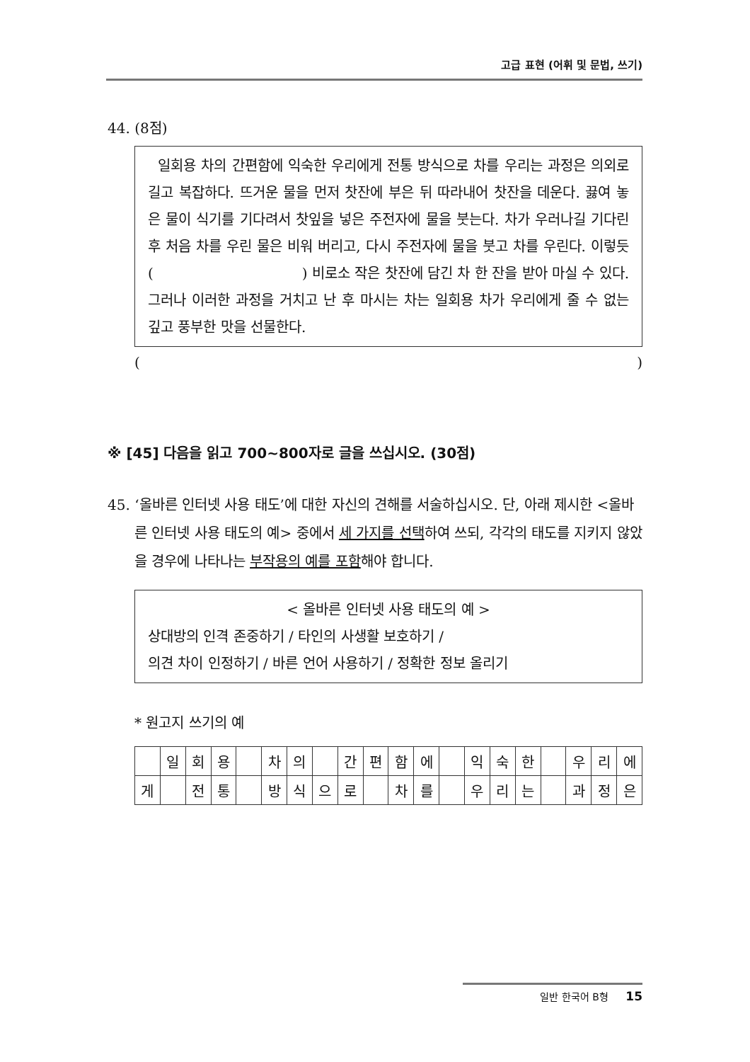고급 표현 (어휘 및 문법, 쓰기)
44. (8점)
일회용 차의 간편함에 익숙한 우리에게 전통 방식으로 차를 우리는 과정은 의외로 길고 복잡하다. 뜨거운 물을 먼저 찻잔에 부은 뒤 따라내어 찻잔을 데운다. 끓여 놓은 물이 식기를 기다려서 찻잎을 넣은 주전자에 물을 붓는다. 차가 우러나길 기다린 후 처음 차를 우린 물은 비워 버리고, 다시 주전자에 물을 붓고 차를 우린다. 이렇듯 ( ) 비로소 작은 찻잔에 담긴 차 한 잔을 받아 마실 수 있다. 그러나 이러한 과정을 거치고 난 후 마시는 차는 일회용 차가 우리에게 줄 수 없는 깊고 풍부한 맛을 선물한다.
( )
※ [45] 다음을 읽고 700~800자로 글을 쓰십시오. (30점)
45. ‘올바른 인터넷 사용 태도’에 대한 자신의 견해를 서술하십시오. 단, 아래 제시한 <올바른 인터넷 사용 태도의 예> 중에서 세 가지를 선택하여 쓰되, 각각의 태도를 지키지 않았을 경우에 나타나는 부작용의 예를 포함해야 합니다.
< 올바른 인터넷 사용 태도의 예 >
상대방의 인격 존중하기 / 타인의 사생활 보호하기 /
의견 차이 인정하기 / 바른 언어 사용하기 / 정확한 정보 올리기
* 원고지 쓰기의 예
| | 일 | 회 | 용 | | 차 | 의 | | 간 | 편 | 함 | 에 | | 익 | 숙 | 한 | | 우 | 리 | 에 |
| 게 | | 전 | 통 | | 방 | 식 | 으 | 로 | | 차 | 를 | | 우 | 리 | 는 | | 과 | 정 | 은 |
일반 한국어 B형 15